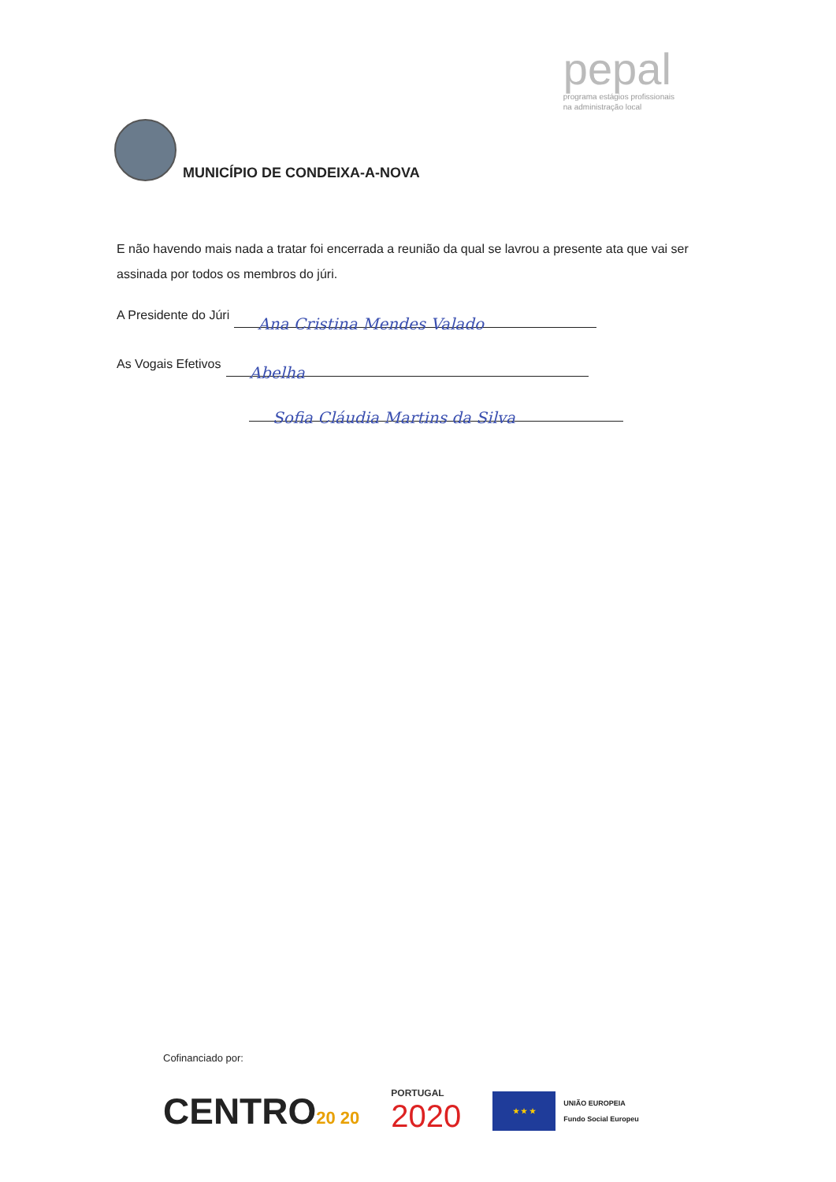MUNICÍPIO DE CONDEIXA-A-NOVA
pepal
programa estágios profissionais
na administração local
E não havendo mais nada a tratar foi encerrada a reunião da qual se lavrou a presente ata que vai ser assinada por todos os membros do júri.
A Presidente do Júri
Ana Cristina Mendes Valado
As Vogais Efetivos
Abelha
Sofia Cláudia Martins da Silva
Cofinanciado por:
CENTRO20 20
PORTUGAL
2020
★ ★ ★
UNIÃO EUROPEIA
Fundo Social Europeu